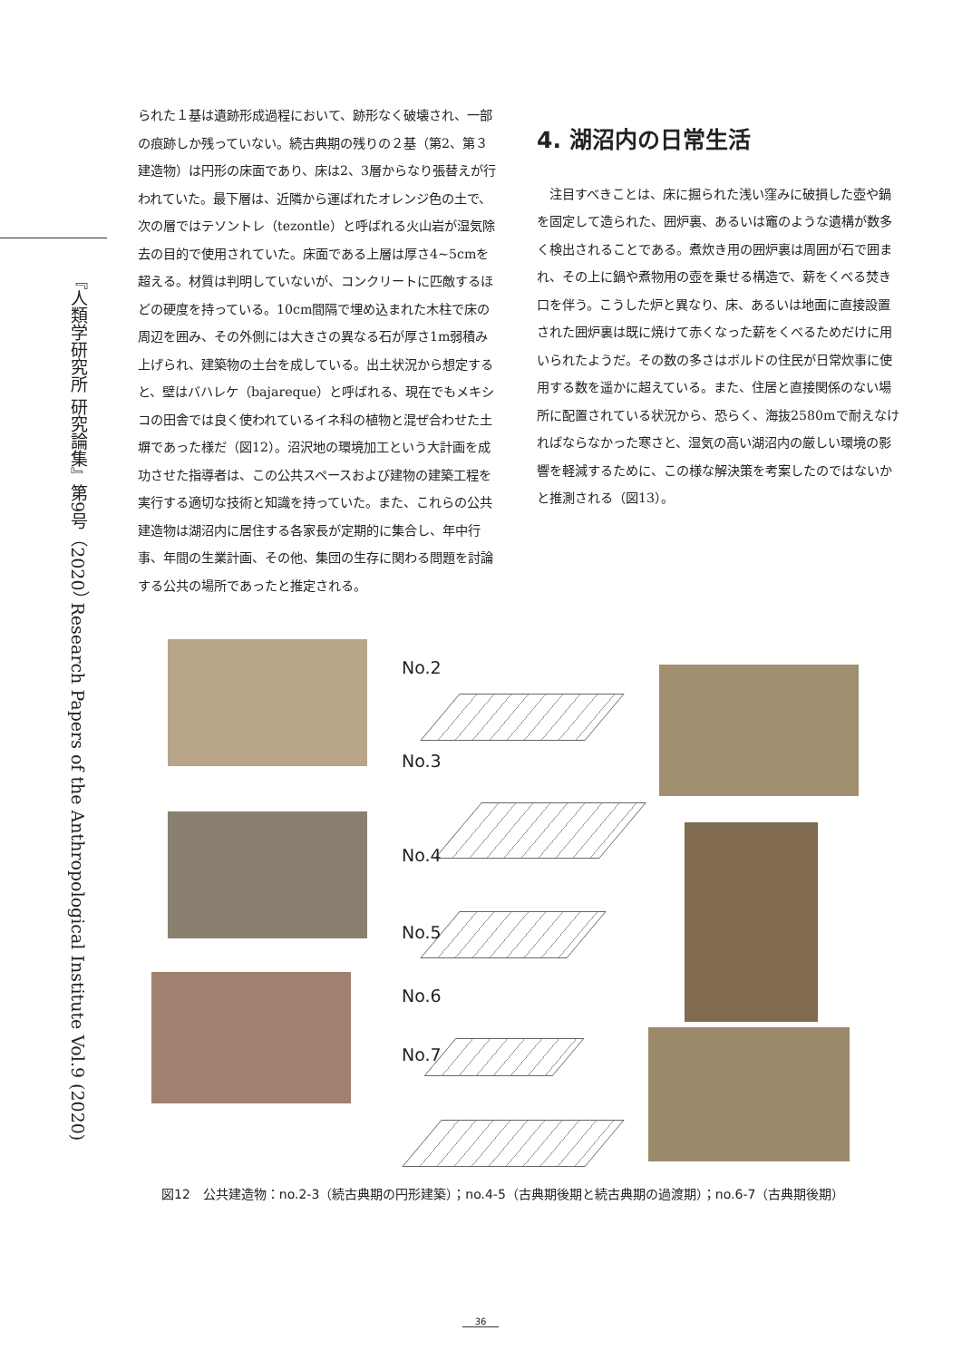『人類学研究所 研究論集』第9号（2020） Research Papers of the Anthropological Institute Vol.9 (2020)
られた１基は遺跡形成過程において、跡形なく破壊され、一部の痕跡しか残っていない。続古典期の残りの２基（第2、第３建造物）は円形の床面であり、床は2、3層からなり張替えが行われていた。最下層は、近隣から運ばれたオレンジ色の土で、次の層ではテソントレ（tezontle）と呼ばれる火山岩が湿気除去の目的で使用されていた。床面である上層は厚さ4~5cmを超える。材質は判明していないが、コンクリートに匹敵するほどの硬度を持っている。10cm間隔で埋め込まれた木柱で床の周辺を囲み、その外側には大きさの異なる石が厚さ1m弱積み上げられ、建築物の土台を成している。出土状況から想定すると、壁はバハレケ（bajareque）と呼ばれる、現在でもメキシコの田舎では良く使われているイネ科の植物と混ぜ合わせた土塀であった様だ（図12）。沼沢地の環境加工という大計画を成功させた指導者は、この公共スペースおよび建物の建築工程を実行する適切な技術と知識を持っていた。また、これらの公共建造物は湖沼内に居住する各家長が定期的に集合し、年中行事、年間の生業計画、その他、集団の生存に関わる問題を討論する公共の場所であったと推定される。
4. 湖沼内の日常生活
　注目すべきことは、床に掘られた浅い窪みに破損した壺や鍋を固定して造られた、囲炉裏、あるいは竈のような遺構が数多く検出されることである。煮炊き用の囲炉裏は周囲が石で囲まれ、その上に鍋や煮物用の壺を乗せる構造で、薪をくべる焚き口を伴う。こうした炉と異なり、床、あるいは地面に直接設置された囲炉裏は既に焼けて赤くなった薪をくべるためだけに用いられたようだ。その数の多さはボルドの住民が日常炊事に使用する数を遥かに超えている。また、住居と直接関係のない場所に配置されている状況から、恐らく、海抜2580mで耐えなければならなかった寒さと、湿気の高い湖沼内の厳しい環境の影響を軽減するために、この様な解決策を考案したのではないかと推測される（図13）。
No.2
No.3
No.4
No.5
No.6
No.7
図12　公共建造物：no.2-3（続古典期の円形建築）；no.4-5（古典期後期と続古典期の過渡期）；no.6-7（古典期後期）
36